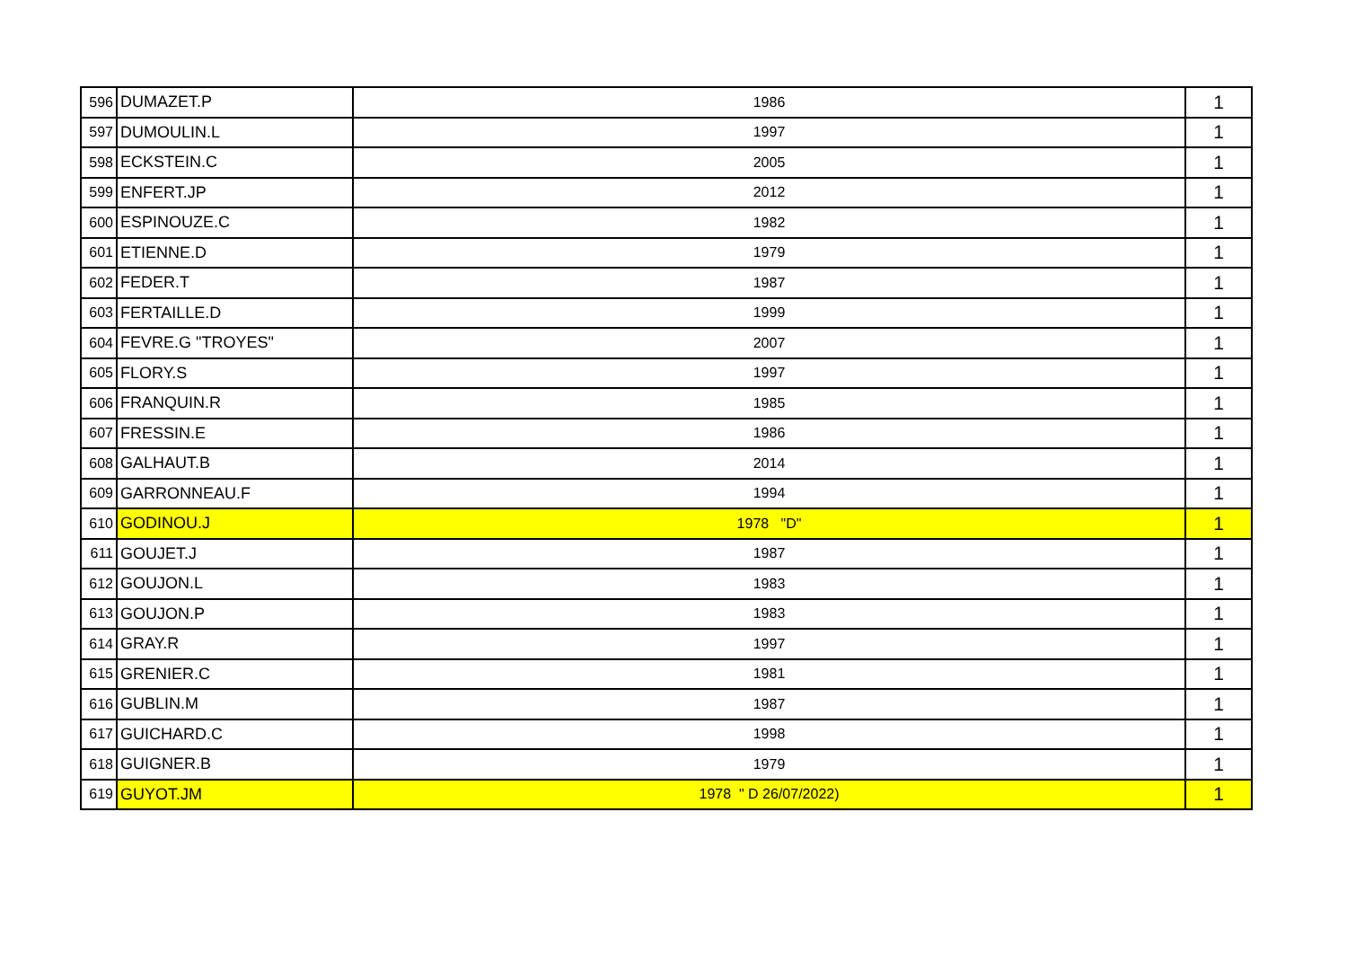| 596 | DUMAZET.P | 1986 | 1 |
| 597 | DUMOULIN.L | 1997 | 1 |
| 598 | ECKSTEIN.C | 2005 | 1 |
| 599 | ENFERT.JP | 2012 | 1 |
| 600 | ESPINOUZE.C | 1982 | 1 |
| 601 | ETIENNE.D | 1979 | 1 |
| 602 | FEDER.T | 1987 | 1 |
| 603 | FERTAILLE.D | 1999 | 1 |
| 604 | FEVRE.G "TROYES" | 2007 | 1 |
| 605 | FLORY.S | 1997 | 1 |
| 606 | FRANQUIN.R | 1985 | 1 |
| 607 | FRESSIN.E | 1986 | 1 |
| 608 | GALHAUT.B | 2014 | 1 |
| 609 | GARRONNEAU.F | 1994 | 1 |
| 610 | GODINOU.J | 1978 "D" | 1 |
| 611 | GOUJET.J | 1987 | 1 |
| 612 | GOUJON.L | 1983 | 1 |
| 613 | GOUJON.P | 1983 | 1 |
| 614 | GRAY.R | 1997 | 1 |
| 615 | GRENIER.C | 1981 | 1 |
| 616 | GUBLIN.M | 1987 | 1 |
| 617 | GUICHARD.C | 1998 | 1 |
| 618 | GUIGNER.B | 1979 | 1 |
| 619 | GUYOT.JM | 1978 " D 26/07/2022) | 1 |